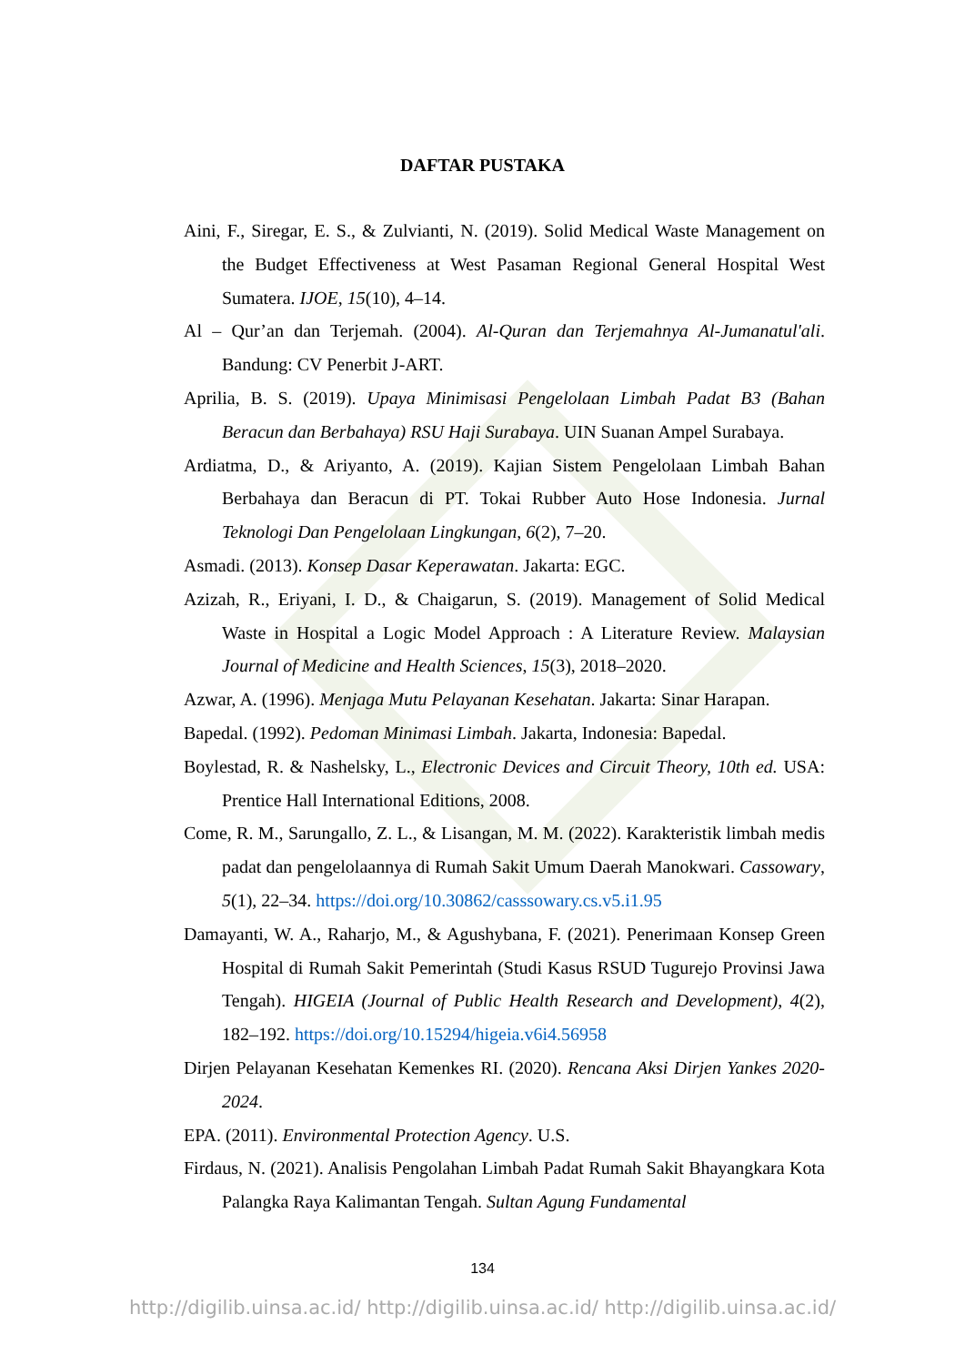DAFTAR PUSTAKA
Aini, F., Siregar, E. S., & Zulvianti, N. (2019). Solid Medical Waste Management on the Budget Effectiveness at West Pasaman Regional General Hospital West Sumatera. IJOE, 15(10), 4–14.
Al – Qur’an dan Terjemah. (2004). Al-Quran dan Terjemahnya Al-Jumanatul'ali. Bandung: CV Penerbit J-ART.
Aprilia, B. S. (2019). Upaya Minimisasi Pengelolaan Limbah Padat B3 (Bahan Beracun dan Berbahaya) RSU Haji Surabaya. UIN Suanan Ampel Surabaya.
Ardiatma, D., & Ariyanto, A. (2019). Kajian Sistem Pengelolaan Limbah Bahan Berbahaya dan Beracun di PT. Tokai Rubber Auto Hose Indonesia. Jurnal Teknologi Dan Pengelolaan Lingkungan, 6(2), 7–20.
Asmadi. (2013). Konsep Dasar Keperawatan. Jakarta: EGC.
Azizah, R., Eriyani, I. D., & Chaigarun, S. (2019). Management of Solid Medical Waste in Hospital a Logic Model Approach : A Literature Review. Malaysian Journal of Medicine and Health Sciences, 15(3), 2018–2020.
Azwar, A. (1996). Menjaga Mutu Pelayanan Kesehatan. Jakarta: Sinar Harapan.
Bapedal. (1992). Pedoman Minimasi Limbah. Jakarta, Indonesia: Bapedal.
Boylestad, R. & Nashelsky, L., Electronic Devices and Circuit Theory, 10th ed. USA: Prentice Hall International Editions, 2008.
Come, R. M., Sarungallo, Z. L., & Lisangan, M. M. (2022). Karakteristik limbah medis padat dan pengelolaannya di Rumah Sakit Umum Daerah Manokwari. Cassowary, 5(1), 22–34. https://doi.org/10.30862/casssowary.cs.v5.i1.95
Damayanti, W. A., Raharjo, M., & Agushybana, F. (2021). Penerimaan Konsep Green Hospital di Rumah Sakit Pemerintah (Studi Kasus RSUD Tugurejo Provinsi Jawa Tengah). HIGEIA (Journal of Public Health Research and Development), 4(2), 182–192. https://doi.org/10.15294/higeia.v6i4.56958
Dirjen Pelayanan Kesehatan Kemenkes RI. (2020). Rencana Aksi Dirjen Yankes 2020-2024.
EPA. (2011). Environmental Protection Agency. U.S.
Firdaus, N. (2021). Analisis Pengolahan Limbah Padat Rumah Sakit Bhayangkara Kota Palangka Raya Kalimantan Tengah. Sultan Agung Fundamental
134
http://digilib.uinsa.ac.id/ http://digilib.uinsa.ac.id/ http://digilib.uinsa.ac.id/